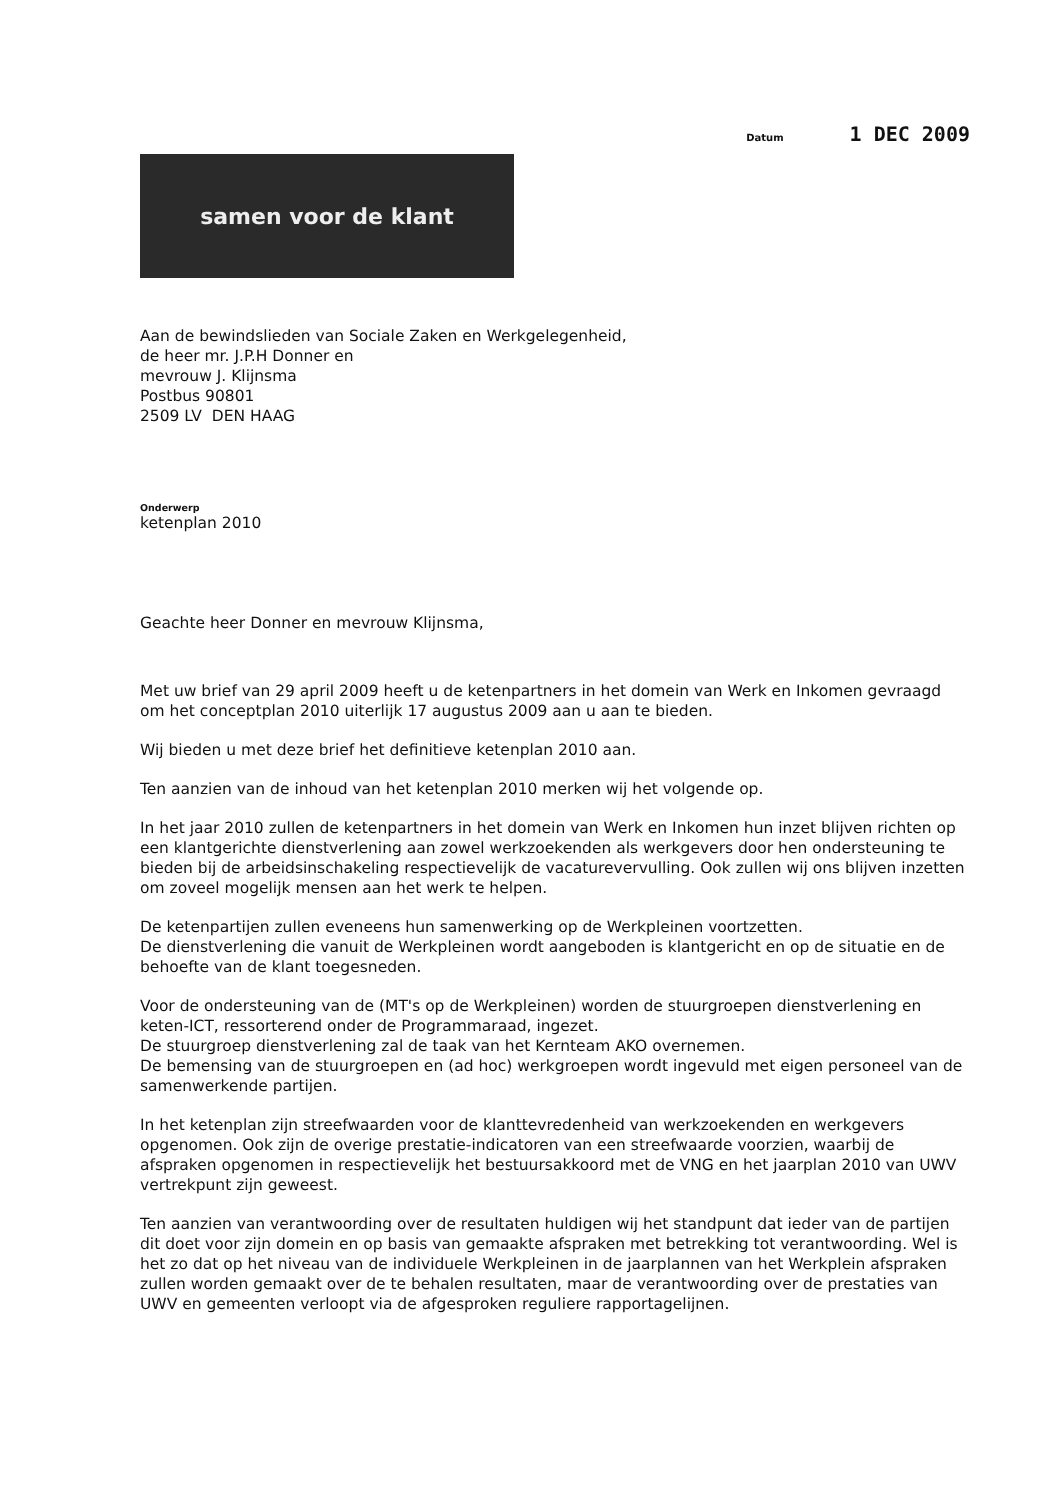Datum 1 DEC 2009
samen voor de klant
Aan de bewindslieden van Sociale Zaken en Werkgelegenheid,
de heer mr. J.P.H Donner en
mevrouw J. Klijnsma
Postbus 90801
2509 LV DEN HAAG
Onderwerp
ketenplan 2010
Geachte heer Donner en mevrouw Klijnsma,
Met uw brief van 29 april 2009 heeft u de ketenpartners in het domein van Werk en Inkomen gevraagd om het conceptplan 2010 uiterlijk 17 augustus 2009 aan u aan te bieden.
Wij bieden u met deze brief het definitieve ketenplan 2010 aan.
Ten aanzien van de inhoud van het ketenplan 2010 merken wij het volgende op.
In het jaar 2010 zullen de ketenpartners in het domein van Werk en Inkomen hun inzet blijven richten op een klantgerichte dienstverlening aan zowel werkzoekenden als werkgevers door hen ondersteuning te bieden bij de arbeidsinschakeling respectievelijk de vacaturevervulling. Ook zullen wij ons blijven inzetten om zoveel mogelijk mensen aan het werk te helpen.
De ketenpartijen zullen eveneens hun samenwerking op de Werkpleinen voortzetten.
De dienstverlening die vanuit de Werkpleinen wordt aangeboden is klantgericht en op de situatie en de behoefte van de klant toegesneden.
Voor de ondersteuning van de (MT's op de Werkpleinen) worden de stuurgroepen dienstverlening en keten-ICT, ressorterend onder de Programmaraad, ingezet.
De stuurgroep dienstverlening zal de taak van het Kernteam AKO overnemen.
De bemensing van de stuurgroepen en (ad hoc) werkgroepen wordt ingevuld met eigen personeel van de samenwerkende partijen.
In het ketenplan zijn streefwaarden voor de klanttevredenheid van werkzoekenden en werkgevers opgenomen. Ook zijn de overige prestatie-indicatoren van een streefwaarde voorzien, waarbij de afspraken opgenomen in respectievelijk het bestuursakkoord met de VNG en het jaarplan 2010 van UWV vertrekpunt zijn geweest.
Ten aanzien van verantwoording over de resultaten huldigen wij het standpunt dat ieder van de partijen dit doet voor zijn domein en op basis van gemaakte afspraken met betrekking tot verantwoording. Wel is het zo dat op het niveau van de individuele Werkpleinen in de jaarplannen van het Werkplein afspraken zullen worden gemaakt over de te behalen resultaten, maar de verantwoording over de prestaties van UWV en gemeenten verloopt via de afgesproken reguliere rapportagelijnen.